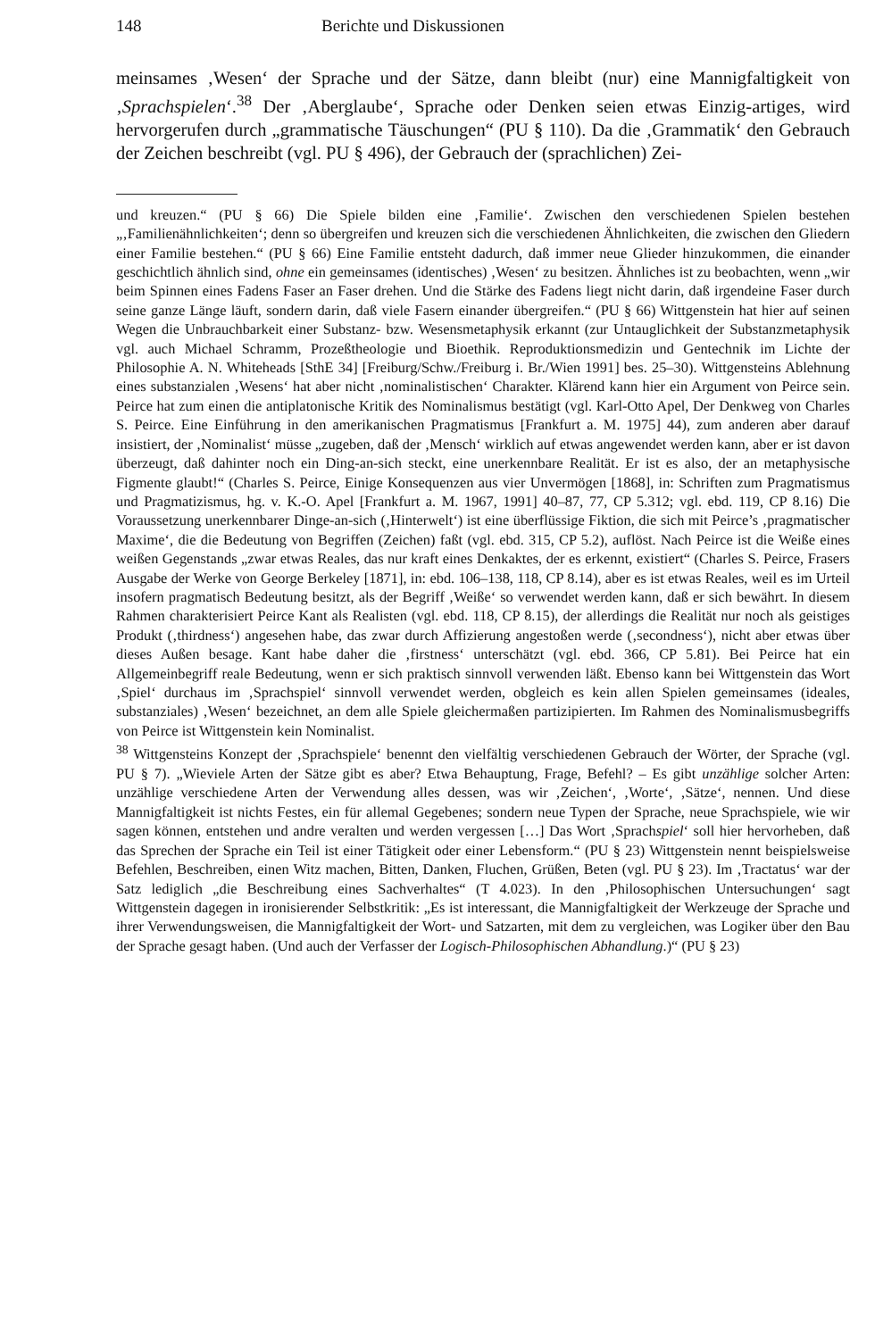148 Berichte und Diskussionen
meinsames ‚Wesen‘ der Sprache und der Sätze, dann bleibt (nur) eine Mannigfaltigkeit von ‚Sprachspielen‘.<sup>38</sup> Der ‚Aberglaube‘, Sprache oder Denken seien etwas Einzig-artiges, wird hervorgerufen durch „grammatische Täuschungen“ (PU § 110). Da die ‚Grammatik‘ den Gebrauch der Zeichen beschreibt (vgl. PU § 496), der Gebrauch der (sprachlichen) Zei-
und kreuzen.“ (PU § 66) Die Spiele bilden eine ‚Familie‘. Zwischen den verschiedenen Spielen bestehen „‚Familienähnlichkeiten‘; denn so übergreifen und kreuzen sich die verschiedenen Ähnlichkeiten, die zwischen den Gliedern einer Familie bestehen.“ (PU § 66) Eine Familie entsteht dadurch, daß immer neue Glieder hinzukommen, die einander geschichtlich ähnlich sind, ohne ein gemeinsames (identisches) ‚Wesen‘ zu besitzen. Ähnliches ist zu beobachten, wenn „wir beim Spinnen eines Fadens Faser an Faser drehen. Und die Stärke des Fadens liegt nicht darin, daß irgendeine Faser durch seine ganze Länge läuft, sondern darin, daß viele Fasern einander übergreifen.“ (PU § 66) Wittgenstein hat hier auf seinen Wegen die Unbrauchbarkeit einer Substanz- bzw. Wesensmetaphysik erkannt (zur Untauglichkeit der Substanzmetaphysik vgl. auch Michael Schramm, Prozeßtheologie und Bioethik. Reproduktionsmedizin und Gentechnik im Lichte der Philosophie A. N. Whiteheads [SthE 34] [Freiburg/Schw./Freiburg i. Br./Wien 1991] bes. 25–30). Wittgensteins Ablehnung eines substanzialen ‚Wesens‘ hat aber nicht ‚nominalistischen‘ Charakter. Klärend kann hier ein Argument von Peirce sein. Peirce hat zum einen die antiplatonische Kritik des Nominalismus bestätigt (vgl. Karl-Otto Apel, Der Denkweg von Charles S. Peirce. Eine Einführung in den amerikanischen Pragmatismus [Frankfurt a. M. 1975] 44), zum anderen aber darauf insistiert, der ‚Nominalist‘ müsse „zugeben, daß der ‚Mensch‘ wirklich auf etwas angewendet werden kann, aber er ist davon überzeugt, daß dahinter noch ein Ding-an-sich steckt, eine unerkennbare Realität. Er ist es also, der an metaphysische Figmente glaubt!“ (Charles S. Peirce, Einige Konsequenzen aus vier Unvermögen [1868], in: Schriften zum Pragmatismus und Pragmatizismus, hg. v. K.-O. Apel [Frankfurt a. M. 1967, 1991] 40–87, 77, CP 5.312; vgl. ebd. 119, CP 8.16) Die Voraussetzung unerkennbarer Dinge-an-sich (‚Hinterwelt‘) ist eine überflüssige Fiktion, die sich mit Peirce’s ‚pragmatischer Maxime‘, die die Bedeutung von Begriffen (Zeichen) faßt (vgl. ebd. 315, CP 5.2), auflöst. Nach Peirce ist die Weiße eines weißen Gegenstands „zwar etwas Reales, das nur kraft eines Denkaktes, der es erkennt, existiert“ (Charles S. Peirce, Frasers Ausgabe der Werke von George Berkeley [1871], in: ebd. 106–138, 118, CP 8.14), aber es ist etwas Reales, weil es im Urteil insofern pragmatisch Bedeutung besitzt, als der Begriff ‚Weiße‘ so verwendet werden kann, daß er sich bewährt. In diesem Rahmen charakterisiert Peirce Kant als Realisten (vgl. ebd. 118, CP 8.15), der allerdings die Realität nur noch als geistiges Produkt (‚thirdness‘) angesehen habe, das zwar durch Affizierung angestoßen werde (‚secondness‘), nicht aber etwas über dieses Außen besage. Kant habe daher die ‚firstness‘ unterschätzt (vgl. ebd. 366, CP 5.81). Bei Peirce hat ein Allgemeinbegriff reale Bedeutung, wenn er sich praktisch sinnvoll verwenden läßt. Ebenso kann bei Wittgenstein das Wort ‚Spiel‘ durchaus im ‚Sprachspiel‘ sinnvoll verwendet werden, obgleich es kein allen Spielen gemeinsames (ideales, substanziales) ‚Wesen‘ bezeichnet, an dem alle Spiele gleichermaßen partizipierten. Im Rahmen des Nominalismusbegriffs von Peirce ist Wittgenstein kein Nominalist.
<sup>38</sup> Wittgensteins Konzept der ‚Sprachspiele‘ benennt den vielfältig verschiedenen Gebrauch der Wörter, der Sprache (vgl. PU § 7). „Wieviele Arten der Sätze gibt es aber? Etwa Behauptung, Frage, Befehl? – Es gibt unzählige solcher Arten: unzählige verschiedene Arten der Verwendung alles dessen, was wir ‚Zeichen‘, ‚Worte‘, ‚Sätze‘, nennen. Und diese Mannigfaltigkeit ist nichts Festes, ein für allemal Gegebenes; sondern neue Typen der Sprache, neue Sprachspiele, wie wir sagen können, entstehen und andre veralten und werden vergessen […] Das Wort ‚Sprachspiel‘ soll hier hervorheben, daß das Sprechen der Sprache ein Teil ist einer Tätigkeit oder einer Lebensform.“ (PU § 23) Wittgenstein nennt beispielsweise Befehlen, Beschreiben, einen Witz machen, Bitten, Danken, Fluchen, Grüßen, Beten (vgl. PU § 23). Im ‚Tractatus‘ war der Satz lediglich „die Beschreibung eines Sachverhaltes“ (T 4.023). In den ‚Philosophischen Untersuchungen‘ sagt Wittgenstein dagegen in ironisierender Selbstkritik: „Es ist interessant, die Mannigfaltigkeit der Werkzeuge der Sprache und ihrer Verwendungsweisen, die Mannigfaltigkeit der Wort- und Satzarten, mit dem zu vergleichen, was Logiker über den Bau der Sprache gesagt haben. (Und auch der Verfasser der Logisch-Philosophischen Abhandlung.)“ (PU § 23)